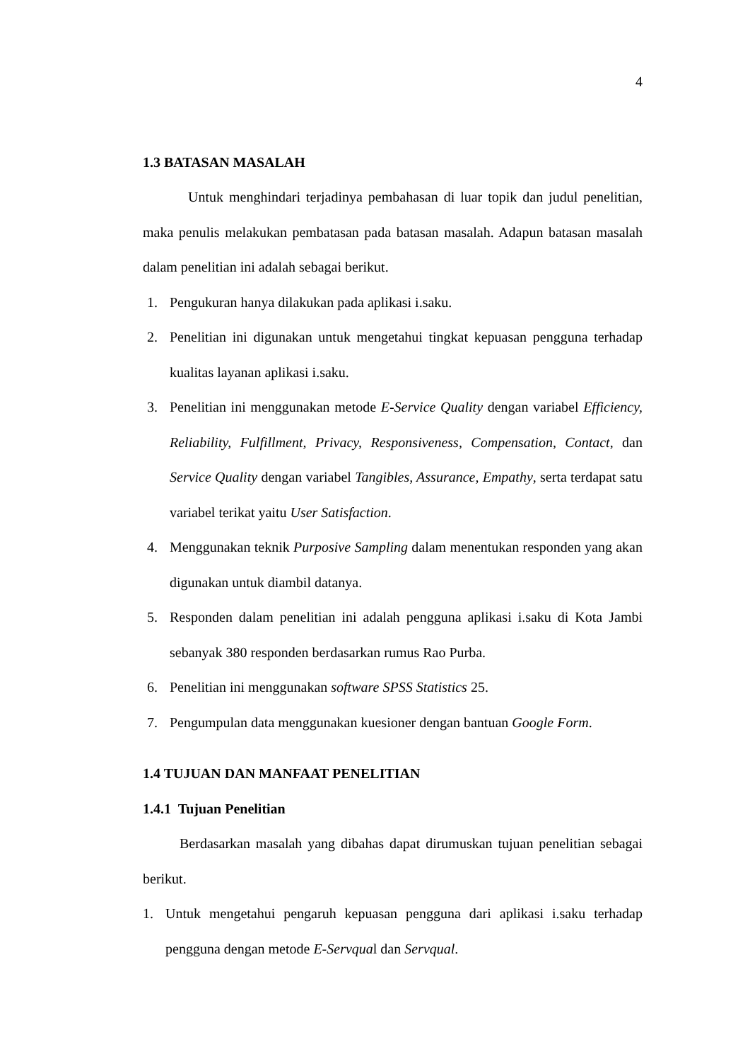4
1.3 BATASAN MASALAH
Untuk menghindari terjadinya pembahasan di luar topik dan judul penelitian, maka penulis melakukan pembatasan pada batasan masalah. Adapun batasan masalah dalam penelitian ini adalah sebagai berikut.
1. Pengukuran hanya dilakukan pada aplikasi i.saku.
2. Penelitian ini digunakan untuk mengetahui tingkat kepuasan pengguna terhadap kualitas layanan aplikasi i.saku.
3. Penelitian ini menggunakan metode E-Service Quality dengan variabel Efficiency, Reliability, Fulfillment, Privacy, Responsiveness, Compensation, Contact, dan Service Quality dengan variabel Tangibles, Assurance, Empathy, serta terdapat satu variabel terikat yaitu User Satisfaction.
4. Menggunakan teknik Purposive Sampling dalam menentukan responden yang akan digunakan untuk diambil datanya.
5. Responden dalam penelitian ini adalah pengguna aplikasi i.saku di Kota Jambi sebanyak 380 responden berdasarkan rumus Rao Purba.
6. Penelitian ini menggunakan software SPSS Statistics 25.
7. Pengumpulan data menggunakan kuesioner dengan bantuan Google Form.
1.4 TUJUAN DAN MANFAAT PENELITIAN
1.4.1 Tujuan Penelitian
Berdasarkan masalah yang dibahas dapat dirumuskan tujuan penelitian sebagai berikut.
1. Untuk mengetahui pengaruh kepuasan pengguna dari aplikasi i.saku terhadap pengguna dengan metode E-Servqual dan Servqual.